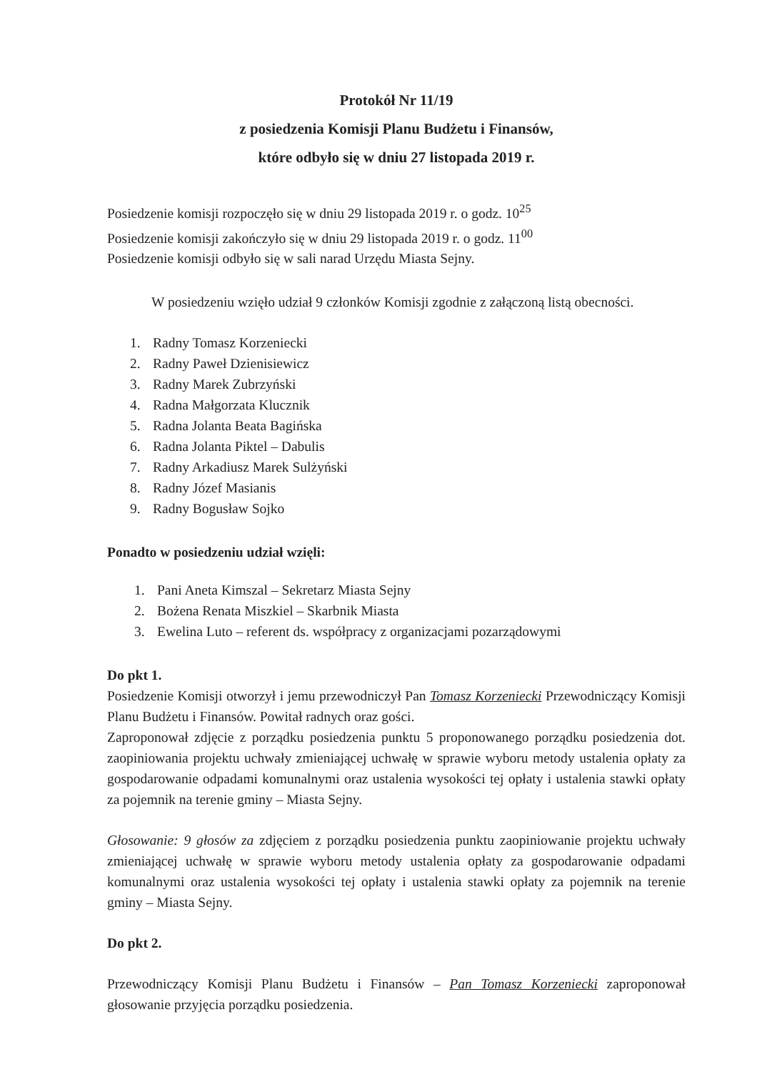Protokół Nr 11/19
z posiedzenia Komisji Planu Budżetu i Finansów,
które odbyło się w dniu 27 listopada 2019 r.
Posiedzenie komisji rozpoczęło się w dniu 29 listopada 2019 r. o godz. 10<sup>25</sup>
Posiedzenie komisji zakończyło się w dniu 29 listopada 2019 r. o godz. 11<sup>00</sup>
Posiedzenie komisji odbyło się w sali narad Urzędu Miasta Sejny.
W posiedzeniu wzięło udział 9 członków Komisji zgodnie z załączoną listą obecności.
1. Radny Tomasz Korzeniecki
2. Radny Paweł Dzienisiewicz
3. Radny Marek Zubrzyński
4. Radna Małgorzata Klucznik
5. Radna Jolanta Beata Bagińska
6. Radna Jolanta Piktel – Dabulis
7. Radny Arkadiusz Marek Sulżyński
8. Radny Józef Masianis
9. Radny Bogusław Sojko
Ponadto w posiedzeniu udział wzięli:
1. Pani Aneta Kimszal – Sekretarz Miasta Sejny
2. Bożena Renata Miszkiel – Skarbnik Miasta
3. Ewelina Luto – referent ds. współpracy z organizacjami pozarządowymi
Do pkt 1.
Posiedzenie Komisji otworzył i jemu przewodniczył Pan Tomasz Korzeniecki Przewodniczący Komisji Planu Budżetu i Finansów. Powitał radnych oraz gości.
Zaproponował zdjęcie z porządku posiedzenia punktu 5 proponowanego porządku posiedzenia dot. zaopiniowania projektu uchwały zmieniającej uchwałę w sprawie wyboru metody ustalenia opłaty za gospodarowanie odpadami komunalnymi oraz ustalenia wysokości tej opłaty i ustalenia stawki opłaty za pojemnik na terenie gminy – Miasta Sejny.
Głosowanie: 9 głosów za zdjęciem z porządku posiedzenia punktu zaopiniowanie projektu uchwały zmieniającej uchwałę w sprawie wyboru metody ustalenia opłaty za gospodarowanie odpadami komunalnymi oraz ustalenia wysokości tej opłaty i ustalenia stawki opłaty za pojemnik na terenie gminy – Miasta Sejny.
Do pkt 2.
Przewodniczący Komisji Planu Budżetu i Finansów – Pan Tomasz Korzeniecki zaproponował głosowanie przyjęcia porządku posiedzenia.